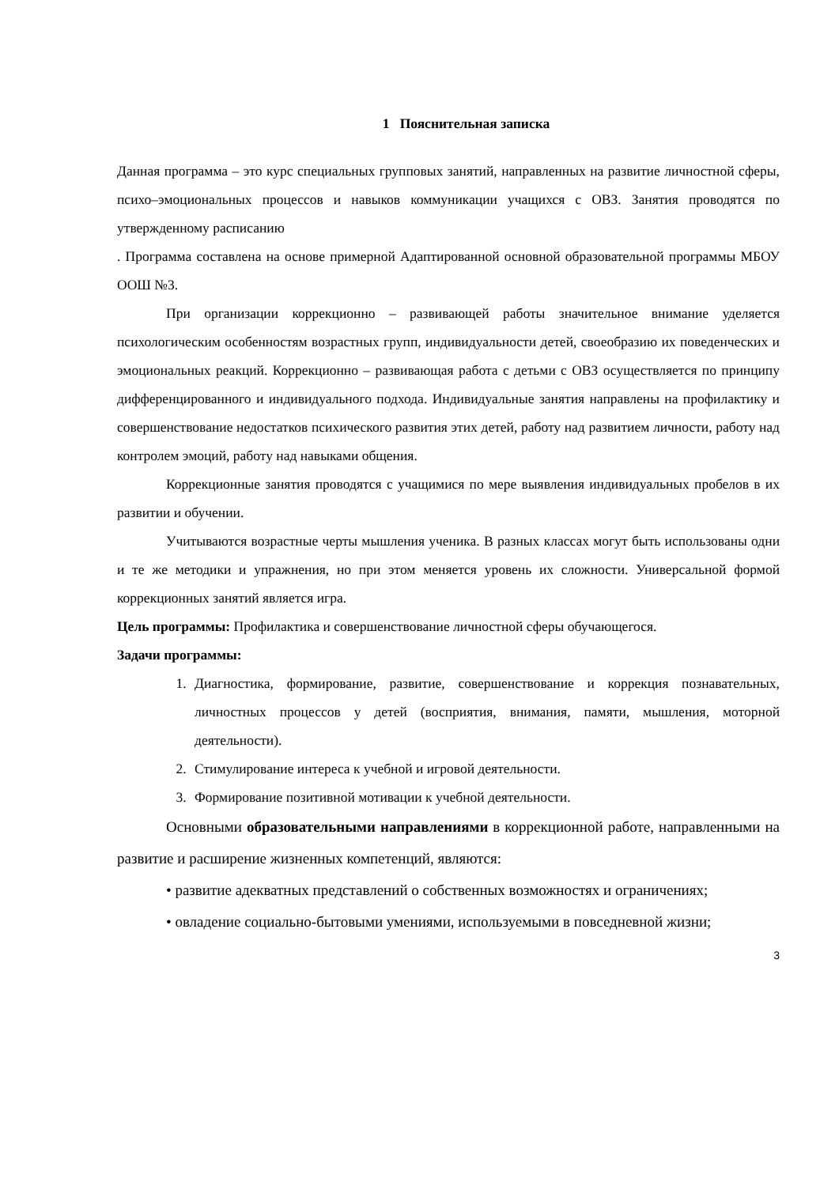1 Пояснительная записка
Данная программа – это курс специальных групповых занятий, направленных на развитие личностной сферы, психо–эмоциональных процессов и навыков коммуникации учащихся с ОВЗ. Занятия проводятся по утвержденному расписанию
. Программа составлена на основе примерной Адаптированной основной образовательной программы МБОУ ООШ №3.
При организации коррекционно – развивающей работы значительное внимание уделяется психологическим особенностям возрастных групп, индивидуальности детей, своеобразию их поведенческих и эмоциональных реакций. Коррекционно – развивающая работа с детьми с ОВЗ осуществляется по принципу дифференцированного и индивидуального подхода. Индивидуальные занятия направлены на профилактику и совершенствование недостатков психического развития этих детей, работу над развитием личности, работу над контролем эмоций, работу над навыками общения.
Коррекционные занятия проводятся с учащимися по мере выявления индивидуальных пробелов в их развитии и обучении.
Учитываются возрастные черты мышления ученика. В разных классах могут быть использованы одни и те же методики и упражнения, но при этом меняется уровень их сложности. Универсальной формой коррекционных занятий является игра.
Цель программы: Профилактика и совершенствование личностной сферы обучающегося.
Задачи программы:
1. Диагностика, формирование, развитие, совершенствование и коррекция познавательных, личностных процессов у детей (восприятия, внимания, памяти, мышления, моторной деятельности).
2. Стимулирование интереса к учебной и игровой деятельности.
3. Формирование позитивной мотивации к учебной деятельности.
Основными образовательными направлениями в коррекционной работе, направленными на развитие и расширение жизненных компетенций, являются:
• развитие адекватных представлений о собственных возможностях и ограничениях;
• овладение социально-бытовыми умениями, используемыми в повседневной жизни;
3